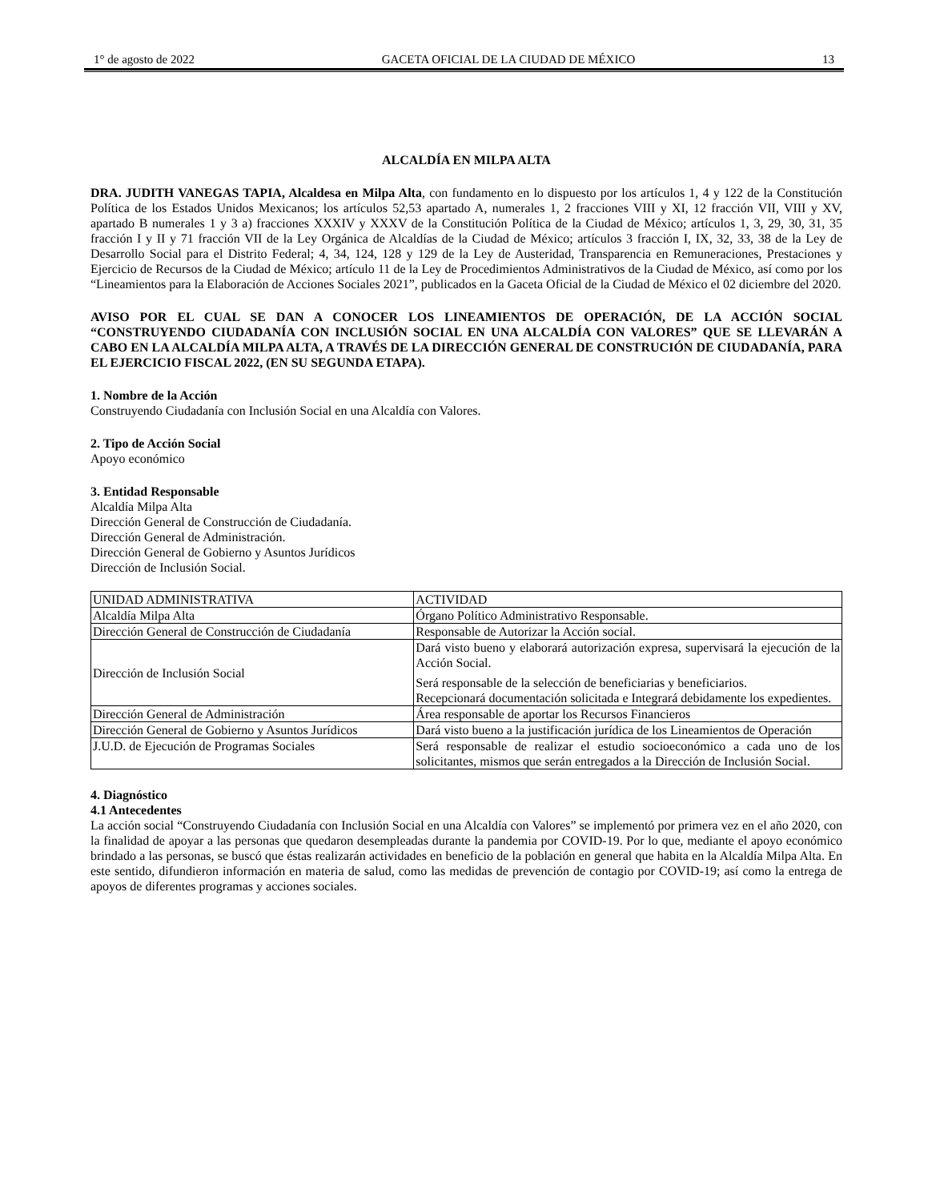1° de agosto de 2022 GACETA OFICIAL DE LA CIUDAD DE MÉXICO 13
ALCALDÍA EN MILPA ALTA
DRA. JUDITH VANEGAS TAPIA, Alcaldesa en Milpa Alta, con fundamento en lo dispuesto por los artículos 1, 4 y 122 de la Constitución Política de los Estados Unidos Mexicanos; los artículos 52,53 apartado A, numerales 1, 2 fracciones VIII y XI, 12 fracción VII, VIII y XV, apartado B numerales 1 y 3 a) fracciones XXXIV y XXXV de la Constitución Política de la Ciudad de México; artículos 1, 3, 29, 30, 31, 35 fracción I y II y 71 fracción VII de la Ley Orgánica de Alcaldías de la Ciudad de México; artículos 3 fracción I, IX, 32, 33, 38 de la Ley de Desarrollo Social para el Distrito Federal; 4, 34, 124, 128 y 129 de la Ley de Austeridad, Transparencia en Remuneraciones, Prestaciones y Ejercicio de Recursos de la Ciudad de México; artículo 11 de la Ley de Procedimientos Administrativos de la Ciudad de México, así como por los “Lineamientos para la Elaboración de Acciones Sociales 2021”, publicados en la Gaceta Oficial de la Ciudad de México el 02 diciembre del 2020.
AVISO POR EL CUAL SE DAN A CONOCER LOS LINEAMIENTOS DE OPERACIÓN, DE LA ACCIÓN SOCIAL “CONSTRUYENDO CIUDADANÍA CON INCLUSIÓN SOCIAL EN UNA ALCALDÍA CON VALORES” QUE SE LLEVARÁN A CABO EN LA ALCALDÍA MILPA ALTA, A TRAVÉS DE LA DIRECCIÓN GENERAL DE CONSTRUCIÓN DE CIUDADANÍA, PARA EL EJERCICIO FISCAL 2022, (EN SU SEGUNDA ETAPA).
1. Nombre de la Acción
Construyendo Ciudadanía con Inclusión Social en una Alcaldía con Valores.
2. Tipo de Acción Social
Apoyo económico
3. Entidad Responsable
Alcaldía Milpa Alta
Dirección General de Construcción de Ciudadanía.
Dirección General de Administración.
Dirección General de Gobierno y Asuntos Jurídicos
Dirección de Inclusión Social.
| UNIDAD ADMINISTRATIVA | ACTIVIDAD |
| Alcaldía Milpa Alta | Órgano Político Administrativo Responsable. |
| Dirección General de Construcción de Ciudadanía | Responsable de Autorizar la Acción social. |
| Dirección de Inclusión Social | Dará visto bueno y elaborará autorización expresa, supervisará la ejecución de la Acción Social. Será responsable de la selección de beneficiarias y beneficiarios. Recepcionará documentación solicitada e Integrará debidamente los expedientes. |
| Dirección General de Administración | Área responsable de aportar los Recursos Financieros |
| Dirección General de Gobierno y Asuntos Jurídicos | Dará visto bueno a la justificación jurídica de los Lineamientos de Operación |
| J.U.D. de Ejecución de Programas Sociales | Será responsable de realizar el estudio socioeconómico a cada uno de los solicitantes, mismos que serán entregados a la Dirección de Inclusión Social. |
4. Diagnóstico
4.1 Antecedentes
La acción social “Construyendo Ciudadanía con Inclusión Social en una Alcaldía con Valores” se implementó por primera vez en el año 2020, con la finalidad de apoyar a las personas que quedaron desempleadas durante la pandemia por COVID-19. Por lo que, mediante el apoyo económico brindado a las personas, se buscó que éstas realizarán actividades en beneficio de la población en general que habita en la Alcaldía Milpa Alta. En este sentido, difundieron información en materia de salud, como las medidas de prevención de contagio por COVID-19; así como la entrega de apoyos de diferentes programas y acciones sociales.